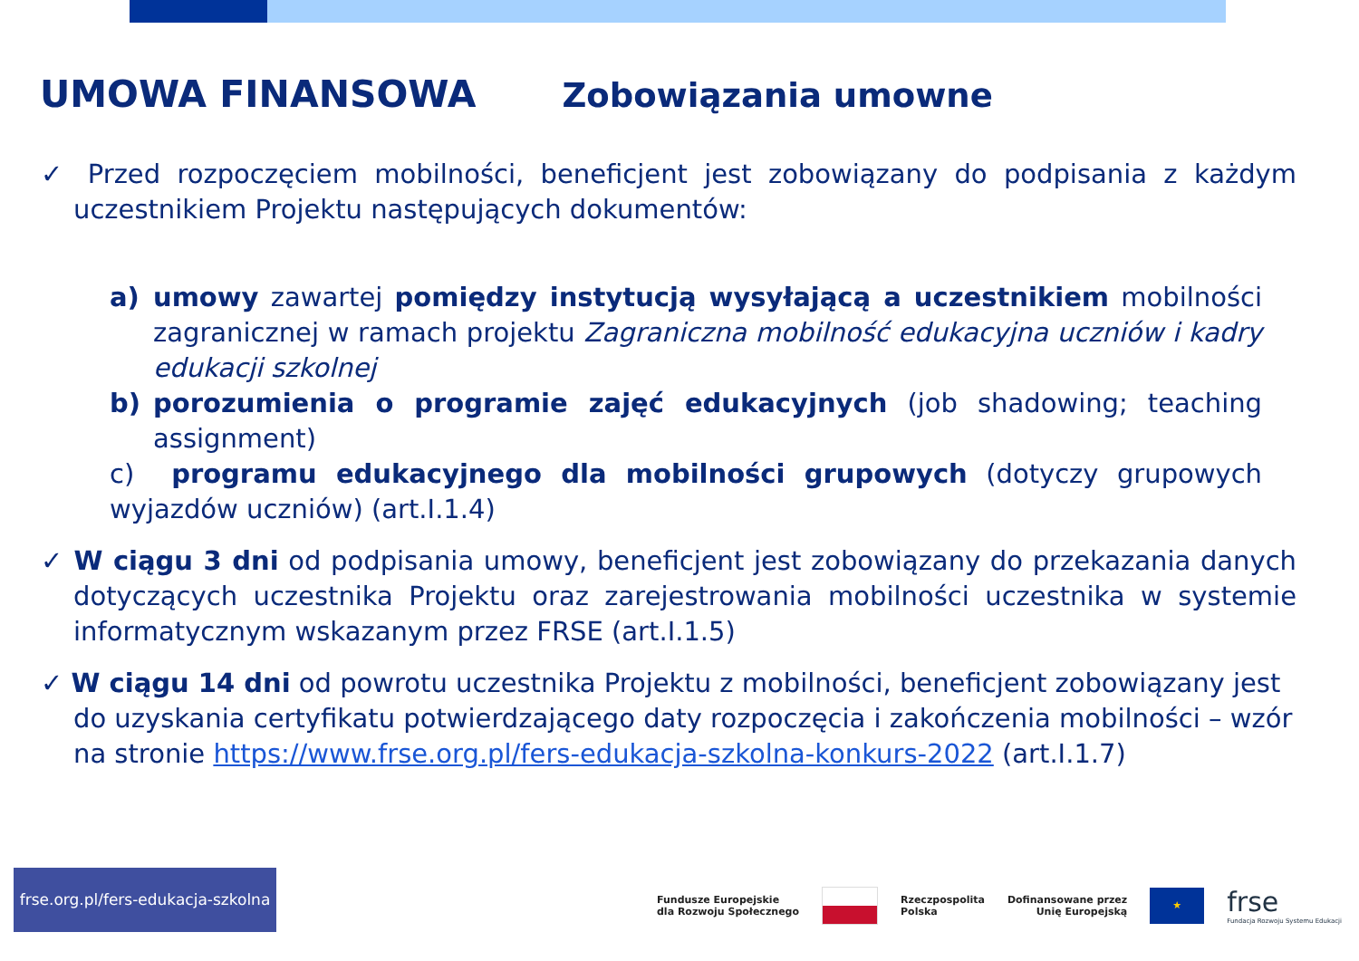UMOWA FINANSOWA Zobowiązania umowne
✓ Przed rozpoczęciem mobilności, beneficjent jest zobowiązany do podpisania z każdym uczestnikiem Projektu następujących dokumentów:
a) umowy zawartej pomiędzy instytucją wysyłającą a uczestnikiem mobilności zagranicznej w ramach projektu Zagraniczna mobilność edukacyjna uczniów i kadry edukacji szkolnej
b) porozumienia o programie zajęć edukacyjnych (job shadowing; teaching assignment)
c) programu edukacyjnego dla mobilności grupowych (dotyczy grupowych wyjazdów uczniów) (art.I.1.4)
✓ W ciągu 3 dni od podpisania umowy, beneficjent jest zobowiązany do przekazania danych dotyczących uczestnika Projektu oraz zarejestrowania mobilności uczestnika w systemie informatycznym wskazanym przez FRSE (art.I.1.5)
✓ W ciągu 14 dni od powrotu uczestnika Projektu z mobilności, beneficjent zobowiązany jest do uzyskania certyfikatu potwierdzającego daty rozpoczęcia i zakończenia mobilności – wzór na stronie https://www.frse.org.pl/fers-edukacja-szkolna-konkurs-2022 (art.I.1.7)
frse.org.pl/fers-edukacja-szkolna
Fundusze Europejskie
dla Rozwoju Społecznego
Rzeczpospolita
Polska
Dofinansowane przez
Unię Europejską
★
frse
Fundacja Rozwoju Systemu Edukacji